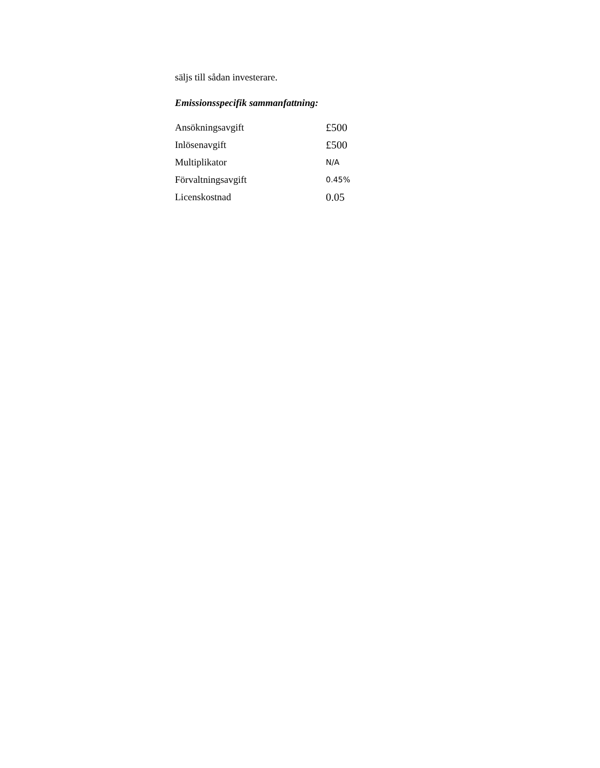säljs till sådan investerare.
Emissionsspecifik sammanfattning:
| Ansökningsavgift | £500 |
| Inlösenavgift | £500 |
| Multiplikator | N/A |
| Förvaltningsavgift | 0.45% |
| Licenskostnad | 0.05 |